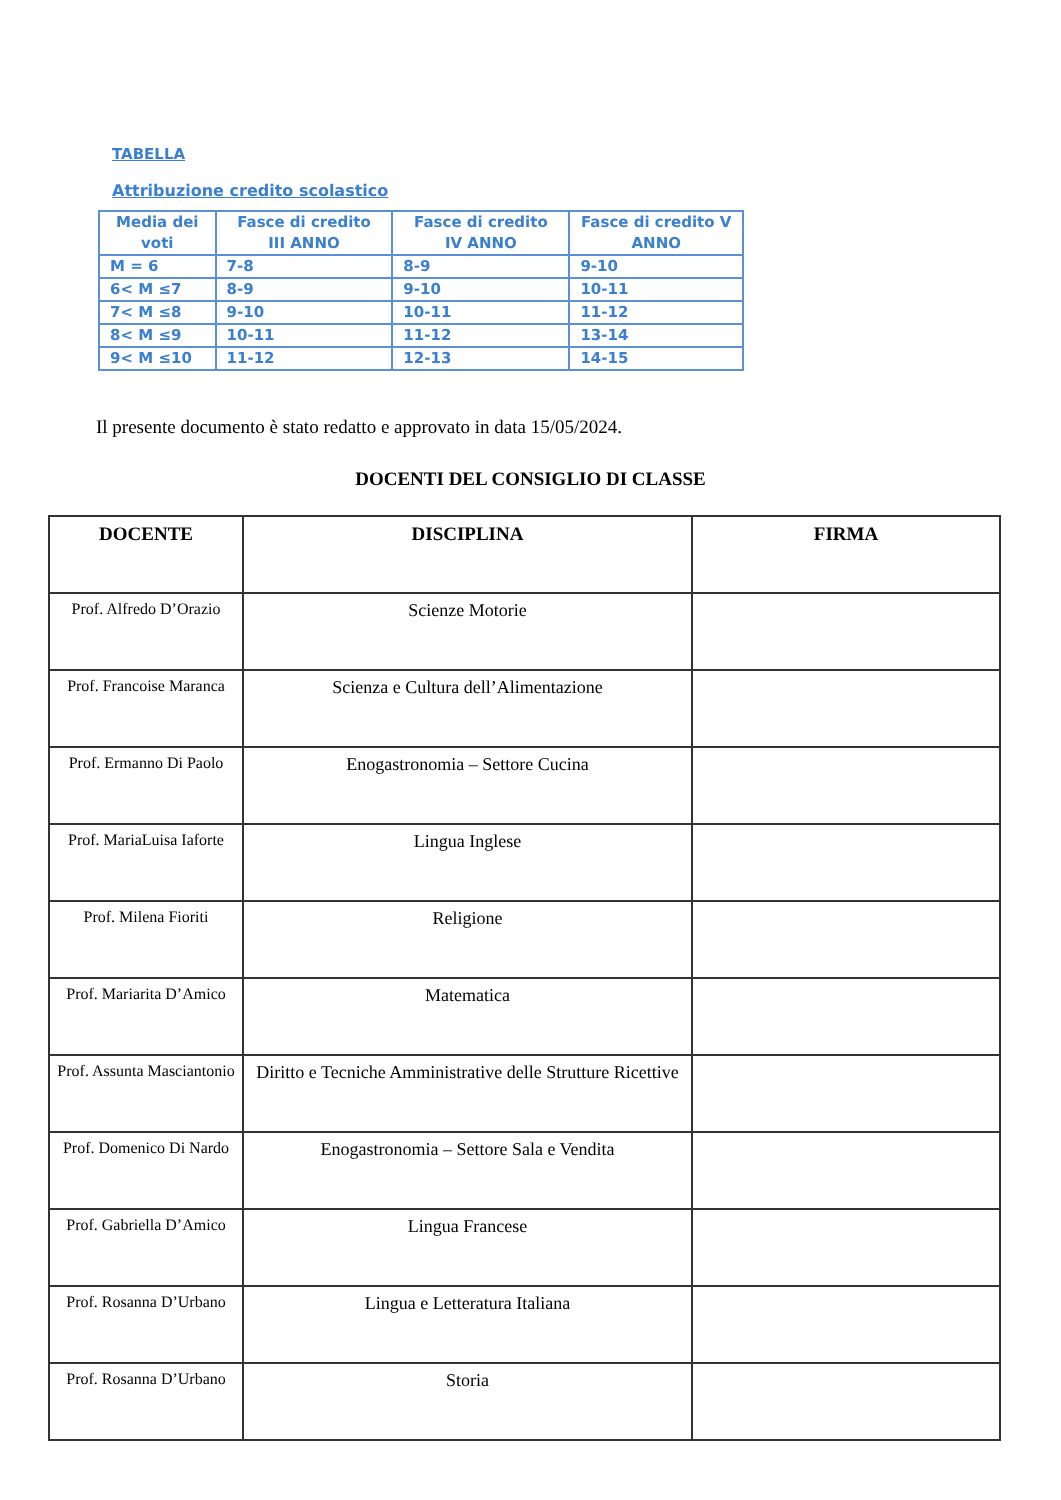TABELLA
Attribuzione credito scolastico
| Media dei voti | Fasce di credito III ANNO | Fasce di credito IV ANNO | Fasce di credito V ANNO |
| --- | --- | --- | --- |
| M = 6 | 7-8 | 8-9 | 9-10 |
| 6< M ≤7 | 8-9 | 9-10 | 10-11 |
| 7< M ≤8 | 9-10 | 10-11 | 11-12 |
| 8< M ≤9 | 10-11 | 11-12 | 13-14 |
| 9< M ≤10 | 11-12 | 12-13 | 14-15 |
Il presente documento è stato redatto e approvato in data 15/05/2024.
DOCENTI DEL CONSIGLIO DI CLASSE
| DOCENTE | DISCIPLINA | FIRMA |
| --- | --- | --- |
| Prof. Alfredo D’Orazio | Scienze Motorie | |
| Prof. Francoise Maranca | Scienza e Cultura dell’Alimentazione | |
| Prof. Ermanno Di Paolo | Enogastronomia – Settore Cucina | |
| Prof. MariaLuisa Iaforte | Lingua Inglese | |
| Prof. Milena Fioriti | Religione | |
| Prof. Mariarita D’Amico | Matematica | |
| Prof. Assunta Masciantonio | Diritto e Tecniche Amministrative delle Strutture Ricettive | |
| Prof. Domenico Di Nardo | Enogastronomia – Settore Sala e Vendita | |
| Prof. Gabriella D’Amico | Lingua Francese | |
| Prof. Rosanna D’Urbano | Lingua e Letteratura Italiana | |
| Prof. Rosanna D’Urbano | Storia | |